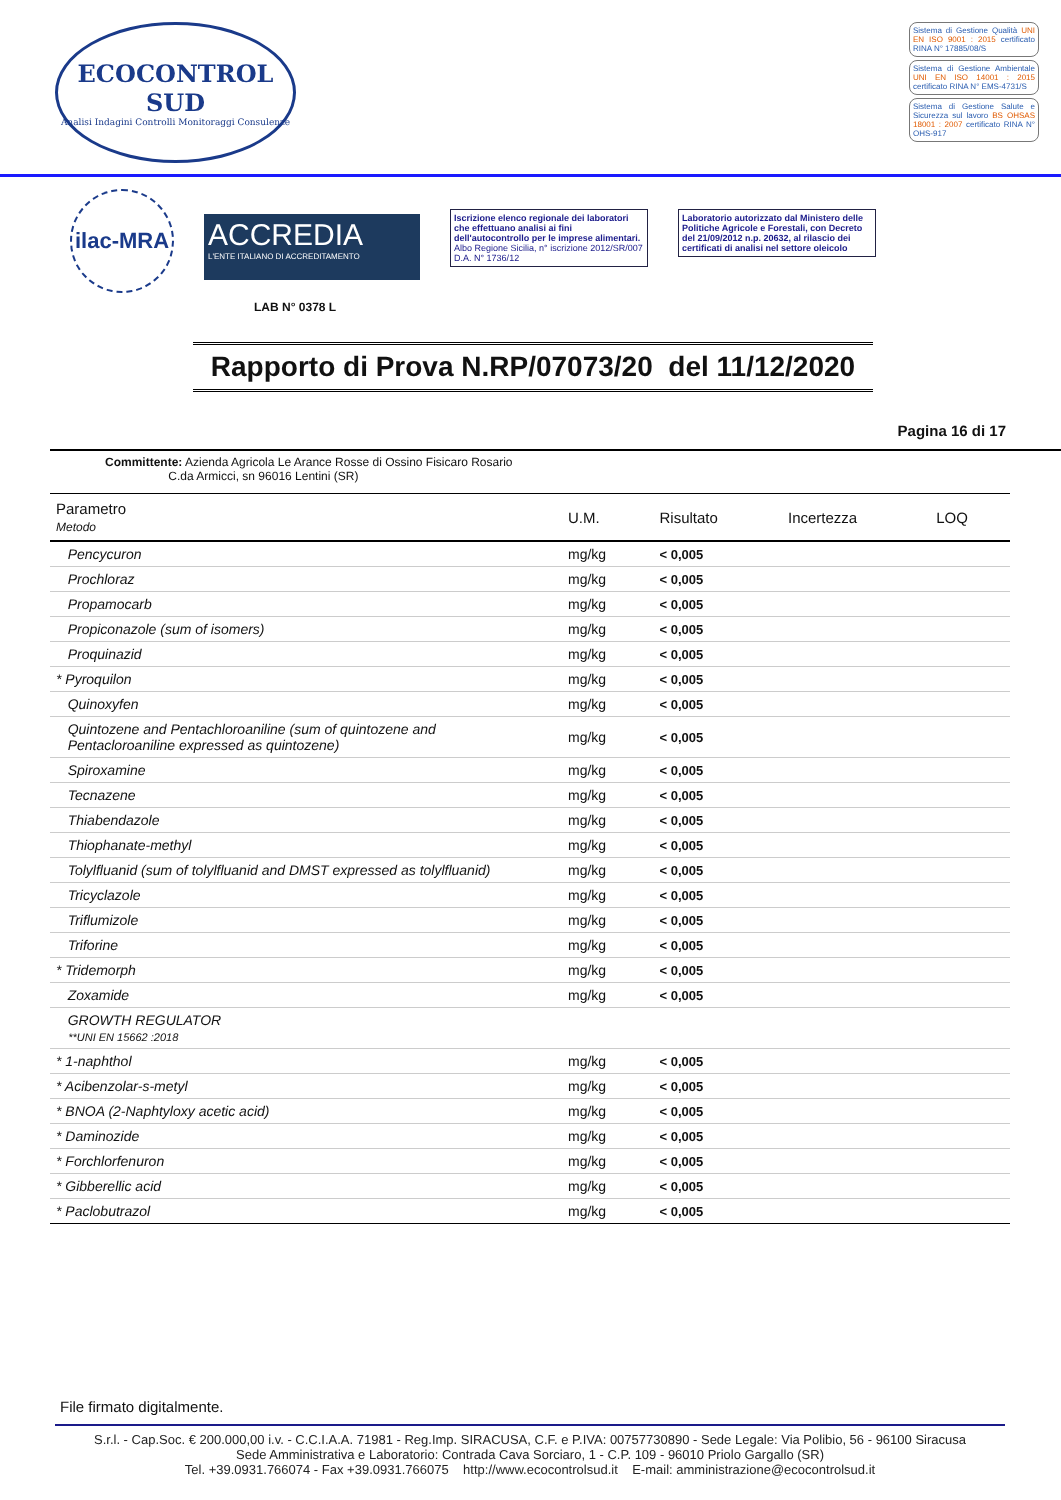ECOCONTROL SUD
Analisi Indagini Controlli Monitoraggi Consulenze
Sistema di Gestione Qualità UNI EN ISO 9001 : 2015 certificato RINA N° 17885/08/S
Sistema di Gestione Ambientale UNI EN ISO 14001 : 2015 certificato RINA N° EMS-4731/S
Sistema di Gestione Salute e Sicurezza sul lavoro BS OHSAS 18001 : 2007 certificato RINA N° OHS-917
ilac-MRA
ACCREDIA
L'ENTE ITALIANO DI ACCREDITAMENTO
LAB N° 0378 L
Iscrizione elenco regionale dei laboratori che effettuano analisi ai fini dell'autocontrollo per le imprese alimentari. Albo Regione Sicilia, n° iscrizione 2012/SR/007 D.A. N° 1736/12
Laboratorio autorizzato dal Ministero delle Politiche Agricole e Forestali, con Decreto del 21/09/2012 n.p. 20632, al rilascio dei certificati di analisi nel settore oleicolo
Rapporto di Prova N.RP/07073/20 del 11/12/2020
Pagina 16 di 17
Committente: Azienda Agricola Le Arance Rosse di Ossino Fisicaro Rosario
C.da Armicci, sn 96016 Lentini (SR)
| Parametro Metodo | U.M. | Risultato | Incertezza | LOQ |
| --- | --- | --- | --- | --- |
| Pencycuron | mg/kg | < 0,005 | | |
| Prochloraz | mg/kg | < 0,005 | | |
| Propamocarb | mg/kg | < 0,005 | | |
| Propiconazole (sum of isomers) | mg/kg | < 0,005 | | |
| Proquinazid | mg/kg | < 0,005 | | |
| * Pyroquilon | mg/kg | < 0,005 | | |
| Quinoxyfen | mg/kg | < 0,005 | | |
| Quintozene and Pentachloroaniline (sum of quintozene and Pentacloroaniline expressed as quintozene) | mg/kg | < 0,005 | | |
| Spiroxamine | mg/kg | < 0,005 | | |
| Tecnazene | mg/kg | < 0,005 | | |
| Thiabendazole | mg/kg | < 0,005 | | |
| Thiophanate-methyl | mg/kg | < 0,005 | | |
| Tolylfluanid (sum of tolylfluanid and DMST expressed as tolylfluanid) | mg/kg | < 0,005 | | |
| Tricyclazole | mg/kg | < 0,005 | | |
| Triflumizole | mg/kg | < 0,005 | | |
| Triforine | mg/kg | < 0,005 | | |
| * Tridemorph | mg/kg | < 0,005 | | |
| Zoxamide | mg/kg | < 0,005 | | |
| GROWTH REGULATOR **UNI EN 15662 :2018 | | | | |
| * 1-naphthol | mg/kg | < 0,005 | | |
| * Acibenzolar-s-metyl | mg/kg | < 0,005 | | |
| * BNOA (2-Naphtyloxy acetic acid) | mg/kg | < 0,005 | | |
| * Daminozide | mg/kg | < 0,005 | | |
| * Forchlorfenuron | mg/kg | < 0,005 | | |
| * Gibberellic acid | mg/kg | < 0,005 | | |
| * Paclobutrazol | mg/kg | < 0,005 | | |
File firmato digitalmente.
S.r.l. - Cap.Soc. € 200.000,00 i.v. - C.C.I.A.A. 71981 - Reg.Imp. SIRACUSA, C.F. e P.IVA: 00757730890 - Sede Legale: Via Polibio, 56 - 96100 Siracusa
Sede Amministrativa e Laboratorio: Contrada Cava Sorciaro, 1 - C.P. 109 - 96010 Priolo Gargallo (SR)
Tel. +39.0931.766074 - Fax +39.0931.766075 http://www.ecocontrolsud.it E-mail: amministrazione@ecocontrolsud.it